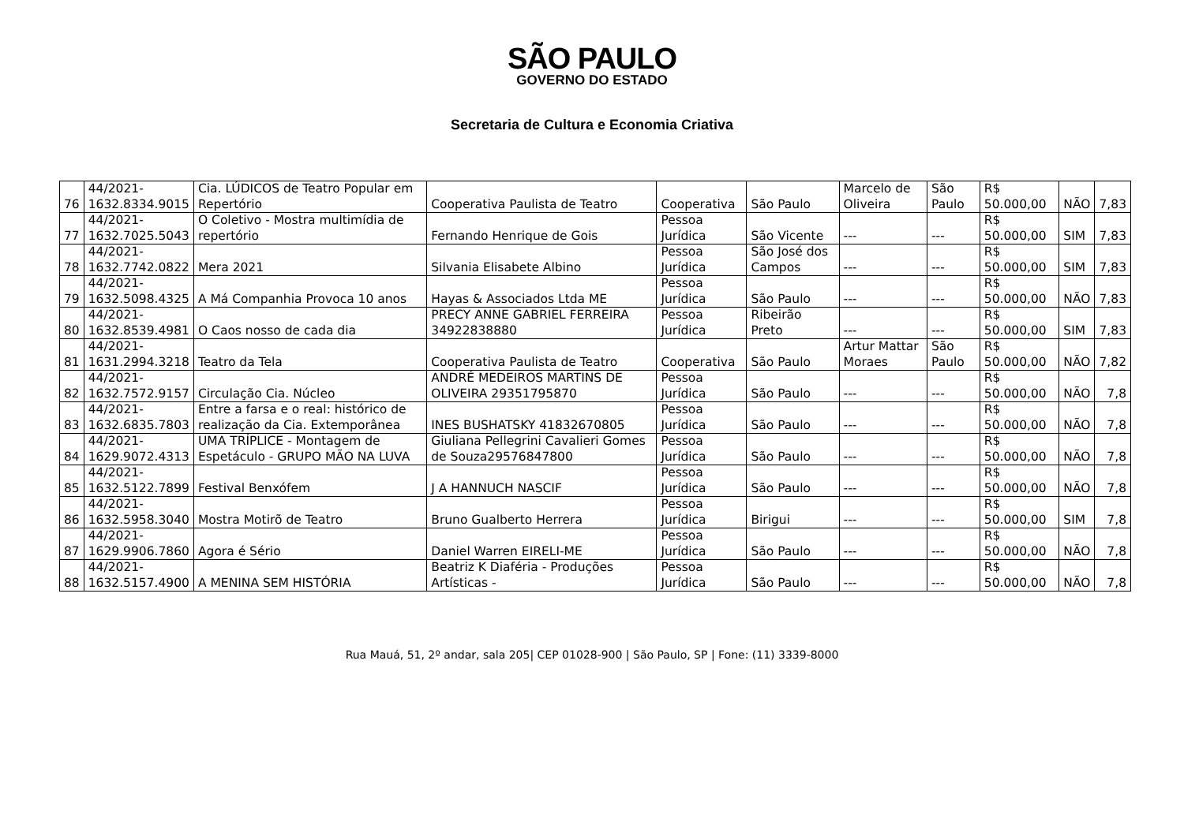SÃO PAULO
GOVERNO DO ESTADO
Secretaria de Cultura e Economia Criativa
| 76 | 44/2021- 1632.8334.9015 | Cia. LÚDICOS de Teatro Popular em Repertório | Cooperativa Paulista de Teatro | Cooperativa | São Paulo | Marcelo de Oliveira | São Paulo | R$ 50.000,00 | NÃO | 7,83 |
| 77 | 44/2021- 1632.7025.5043 | O Coletivo - Mostra multimídia de repertório | Fernando Henrique de Gois | Pessoa Jurídica | São Vicente | --- | --- | R$ 50.000,00 | SIM | 7,83 |
| 78 | 44/2021- 1632.7742.0822 | Mera 2021 | Silvania Elisabete Albino | Pessoa Jurídica | São José dos Campos | --- | --- | R$ 50.000,00 | SIM | 7,83 |
| 79 | 44/2021- 1632.5098.4325 | A Má Companhia Provoca 10 anos | Hayas & Associados Ltda ME | Pessoa Jurídica | São Paulo | --- | --- | R$ 50.000,00 | NÃO | 7,83 |
| 80 | 44/2021- 1632.8539.4981 | O Caos nosso de cada dia | PRECY ANNE GABRIEL FERREIRA 34922838880 | Pessoa Jurídica | Ribeirão Preto | --- | --- | R$ 50.000,00 | SIM | 7,83 |
| 81 | 44/2021- 1631.2994.3218 | Teatro da Tela | Cooperativa Paulista de Teatro | Cooperativa | São Paulo | Artur Mattar Moraes | São Paulo | R$ 50.000,00 | NÃO | 7,82 |
| 82 | 44/2021- 1632.7572.9157 | Circulação Cia. Núcleo | ANDRÉ MEDEIROS MARTINS DE OLIVEIRA 29351795870 | Pessoa Jurídica | São Paulo | --- | --- | R$ 50.000,00 | NÃO | 7,8 |
| 83 | 44/2021- 1632.6835.7803 | Entre a farsa e o real: histórico de realização da Cia. Extemporânea | INES BUSHATSKY 41832670805 | Pessoa Jurídica | São Paulo | --- | --- | R$ 50.000,00 | NÃO | 7,8 |
| 84 | 44/2021- 1629.9072.4313 | UMA TRÍPLICE - Montagem de Espetáculo - GRUPO MÃO NA LUVA | Giuliana Pellegrini Cavalieri Gomes de Souza29576847800 | Pessoa Jurídica | São Paulo | --- | --- | R$ 50.000,00 | NÃO | 7,8 |
| 85 | 44/2021- 1632.5122.7899 | Festival Benxófem | J A HANNUCH NASCIF | Pessoa Jurídica | São Paulo | --- | --- | R$ 50.000,00 | NÃO | 7,8 |
| 86 | 44/2021- 1632.5958.3040 | Mostra Motirõ de Teatro | Bruno Gualberto Herrera | Pessoa Jurídica | Birigui | --- | --- | R$ 50.000,00 | SIM | 7,8 |
| 87 | 44/2021- 1629.9906.7860 | Agora é Sério | Daniel Warren EIRELI-ME | Pessoa Jurídica | São Paulo | --- | --- | R$ 50.000,00 | NÃO | 7,8 |
| 88 | 44/2021- 1632.5157.4900 | A MENINA SEM HISTÓRIA | Beatriz K Diaféria - Produções Artísticas - | Pessoa Jurídica | São Paulo | --- | --- | R$ 50.000,00 | NÃO | 7,8 |
Rua Mauá, 51, 2º andar, sala 205| CEP 01028-900 | São Paulo, SP | Fone: (11) 3339-8000